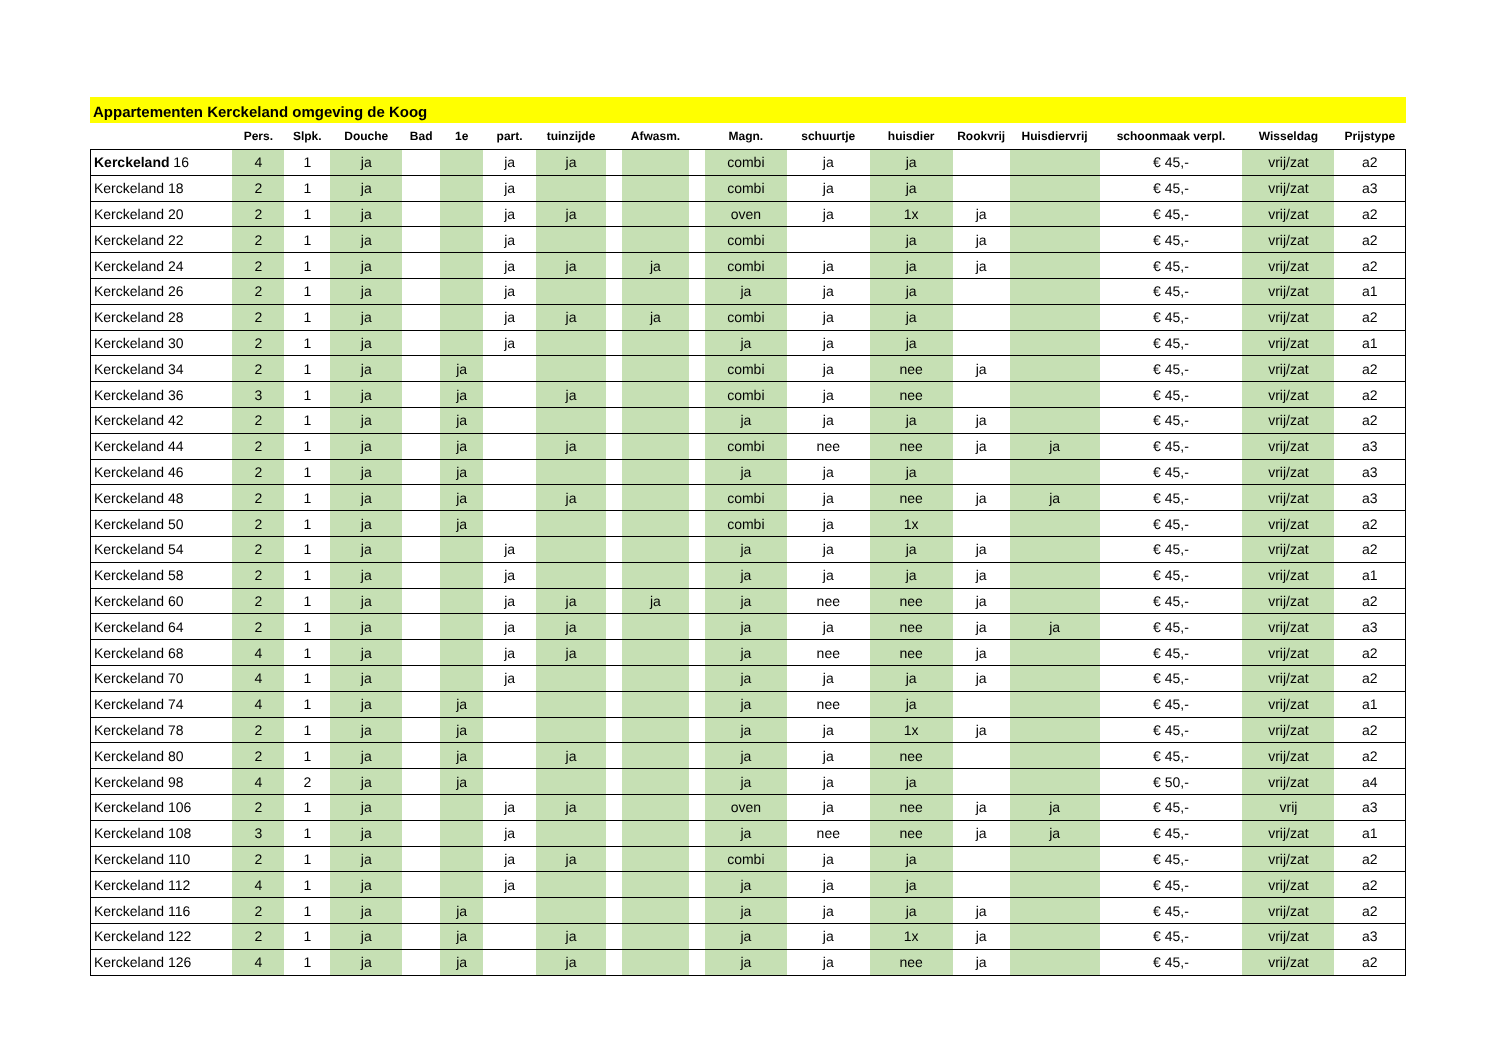Appartementen Kerckeland omgeving de Koog
| | Pers. | Slpk. | Douche | Bad | 1e | part. | tuinzijde | | Afwasm. | | Magn. | schuurtje | huisdier | Rookvrij | Huisdiervrij | schoonmaak verpl. | Wisseldag | Prijstype |
| --- | --- | --- | --- | --- | --- | --- | --- | --- | --- | --- | --- | --- | --- | --- | --- | --- | --- | --- |
| Kerckeland 16 | 4 | 1 | ja | | | ja | ja | | | | combi | ja | ja | | | € 45,- | vrij/zat | a2 |
| Kerckeland 18 | 2 | 1 | ja | | | ja | | | | | combi | ja | ja | | | € 45,- | vrij/zat | a3 |
| Kerckeland 20 | 2 | 1 | ja | | | ja | ja | | | | oven | ja | 1x | ja | | € 45,- | vrij/zat | a2 |
| Kerckeland 22 | 2 | 1 | ja | | | ja | | | | | combi | | ja | ja | | € 45,- | vrij/zat | a2 |
| Kerckeland 24 | 2 | 1 | ja | | | ja | ja | | ja | | combi | ja | ja | ja | | € 45,- | vrij/zat | a2 |
| Kerckeland 26 | 2 | 1 | ja | | | ja | | | | | ja | ja | ja | | | € 45,- | vrij/zat | a1 |
| Kerckeland 28 | 2 | 1 | ja | | | ja | ja | | ja | | combi | ja | ja | | | € 45,- | vrij/zat | a2 |
| Kerckeland 30 | 2 | 1 | ja | | | ja | | | | | ja | ja | ja | | | € 45,- | vrij/zat | a1 |
| Kerckeland 34 | 2 | 1 | ja | | ja | | | | | | combi | ja | nee | ja | | € 45,- | vrij/zat | a2 |
| Kerckeland 36 | 3 | 1 | ja | | ja | | ja | | | | combi | ja | nee | | | € 45,- | vrij/zat | a2 |
| Kerckeland 42 | 2 | 1 | ja | | ja | | | | | | ja | ja | ja | ja | | € 45,- | vrij/zat | a2 |
| Kerckeland 44 | 2 | 1 | ja | | ja | | ja | | | | combi | nee | nee | ja | ja | € 45,- | vrij/zat | a3 |
| Kerckeland 46 | 2 | 1 | ja | | ja | | | | | | ja | ja | ja | | | € 45,- | vrij/zat | a3 |
| Kerckeland 48 | 2 | 1 | ja | | ja | | ja | | | | combi | ja | nee | ja | ja | € 45,- | vrij/zat | a3 |
| Kerckeland 50 | 2 | 1 | ja | | ja | | | | | | combi | ja | 1x | | | € 45,- | vrij/zat | a2 |
| Kerckeland 54 | 2 | 1 | ja | | | ja | | | | | ja | ja | ja | ja | | € 45,- | vrij/zat | a2 |
| Kerckeland 58 | 2 | 1 | ja | | | ja | | | | | ja | ja | ja | ja | | € 45,- | vrij/zat | a1 |
| Kerckeland 60 | 2 | 1 | ja | | | ja | ja | | ja | | ja | nee | nee | ja | | € 45,- | vrij/zat | a2 |
| Kerckeland 64 | 2 | 1 | ja | | | ja | ja | | | | ja | ja | nee | ja | ja | € 45,- | vrij/zat | a3 |
| Kerckeland 68 | 4 | 1 | ja | | | ja | ja | | | | ja | nee | nee | ja | | € 45,- | vrij/zat | a2 |
| Kerckeland 70 | 4 | 1 | ja | | | ja | | | | | ja | ja | ja | ja | | € 45,- | vrij/zat | a2 |
| Kerckeland 74 | 4 | 1 | ja | | ja | | | | | | ja | nee | ja | | | € 45,- | vrij/zat | a1 |
| Kerckeland 78 | 2 | 1 | ja | | ja | | | | | | ja | ja | 1x | ja | | € 45,- | vrij/zat | a2 |
| Kerckeland 80 | 2 | 1 | ja | | ja | | ja | | | | ja | ja | nee | | | € 45,- | vrij/zat | a2 |
| Kerckeland 98 | 4 | 2 | ja | | ja | | | | | | ja | ja | ja | | | € 50,- | vrij/zat | a4 |
| Kerckeland 106 | 2 | 1 | ja | | | ja | ja | | | | oven | ja | nee | ja | ja | € 45,- | vrij | a3 |
| Kerckeland 108 | 3 | 1 | ja | | | ja | | | | | ja | nee | nee | ja | ja | € 45,- | vrij/zat | a1 |
| Kerckeland 110 | 2 | 1 | ja | | | ja | ja | | | | combi | ja | ja | | | € 45,- | vrij/zat | a2 |
| Kerckeland 112 | 4 | 1 | ja | | | ja | | | | | ja | ja | ja | | | € 45,- | vrij/zat | a2 |
| Kerckeland 116 | 2 | 1 | ja | | ja | | | | | | ja | ja | ja | ja | | € 45,- | vrij/zat | a2 |
| Kerckeland 122 | 2 | 1 | ja | | ja | | ja | | | | ja | ja | 1x | ja | | € 45,- | vrij/zat | a3 |
| Kerckeland 126 | 4 | 1 | ja | | ja | | ja | | | | ja | ja | nee | ja | | € 45,- | vrij/zat | a2 |